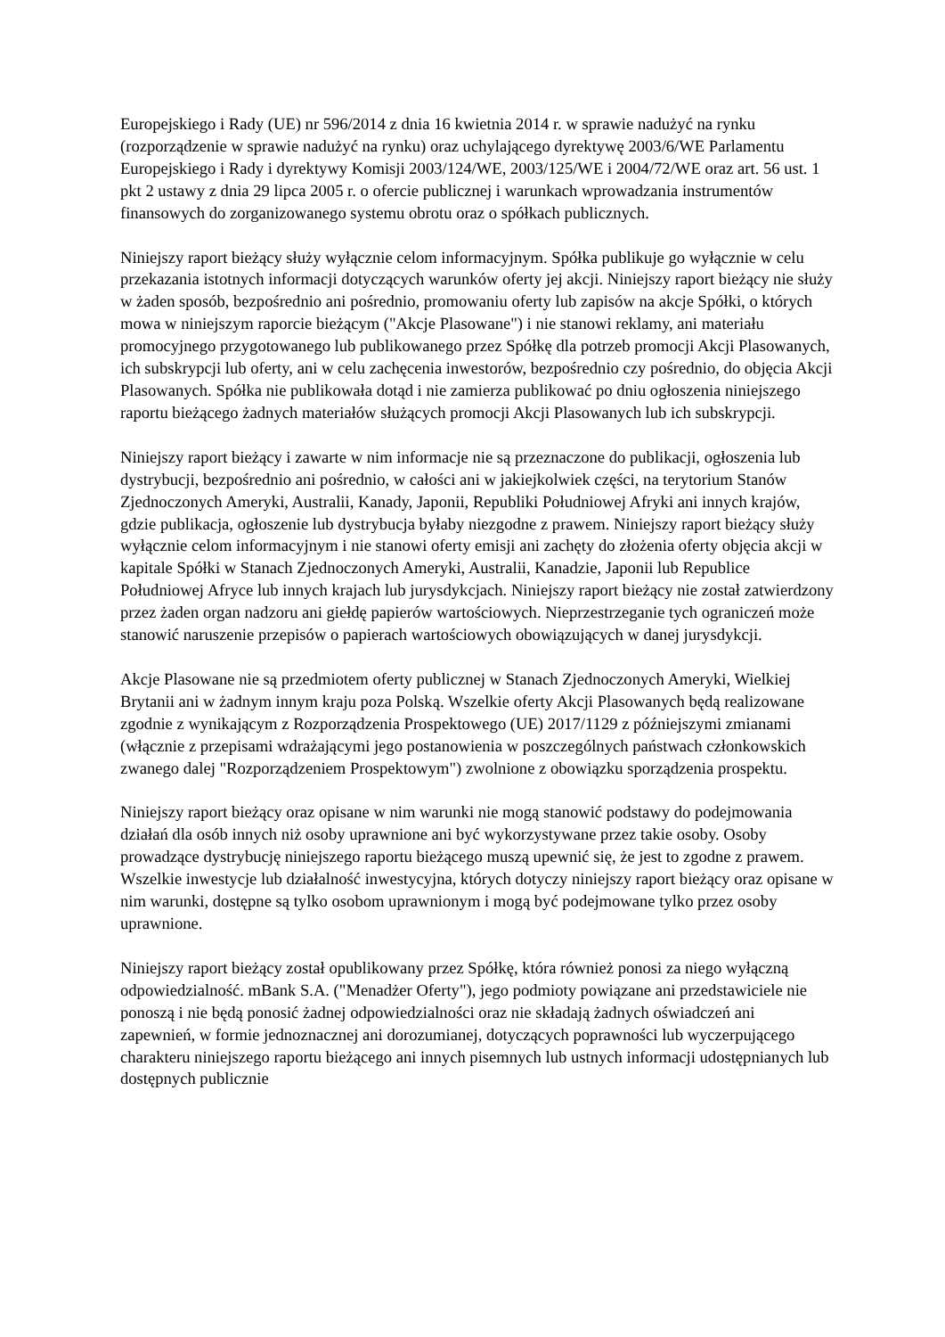Europejskiego i Rady (UE) nr 596/2014 z dnia 16 kwietnia 2014 r. w sprawie nadużyć na rynku (rozporządzenie w sprawie nadużyć na rynku) oraz uchylającego dyrektywę 2003/6/WE Parlamentu Europejskiego i Rady i dyrektywy Komisji 2003/124/WE, 2003/125/WE i 2004/72/WE oraz art. 56 ust. 1 pkt 2 ustawy z dnia 29 lipca 2005 r. o ofercie publicznej i warunkach wprowadzania instrumentów finansowych do zorganizowanego systemu obrotu oraz o spółkach publicznych.
Niniejszy raport bieżący służy wyłącznie celom informacyjnym. Spółka publikuje go wyłącznie w celu przekazania istotnych informacji dotyczących warunków oferty jej akcji. Niniejszy raport bieżący nie służy w żaden sposób, bezpośrednio ani pośrednio, promowaniu oferty lub zapisów na akcje Spółki, o których mowa w niniejszym raporcie bieżącym ("Akcje Plasowane") i nie stanowi reklamy, ani materiału promocyjnego przygotowanego lub publikowanego przez Spółkę dla potrzeb promocji Akcji Plasowanych, ich subskrypcji lub oferty, ani w celu zachęcenia inwestorów, bezpośrednio czy pośrednio, do objęcia Akcji Plasowanych. Spółka nie publikowała dotąd i nie zamierza publikować po dniu ogłoszenia niniejszego raportu bieżącego żadnych materiałów służących promocji Akcji Plasowanych lub ich subskrypcji.
Niniejszy raport bieżący i zawarte w nim informacje nie są przeznaczone do publikacji, ogłoszenia lub dystrybucji, bezpośrednio ani pośrednio, w całości ani w jakiejkolwiek części, na terytorium Stanów Zjednoczonych Ameryki, Australii, Kanady, Japonii, Republiki Południowej Afryki ani innych krajów, gdzie publikacja, ogłoszenie lub dystrybucja byłaby niezgodne z prawem. Niniejszy raport bieżący służy wyłącznie celom informacyjnym i nie stanowi oferty emisji ani zachęty do złożenia oferty objęcia akcji w kapitale Spółki w Stanach Zjednoczonych Ameryki, Australii, Kanadzie, Japonii lub Republice Południowej Afryce lub innych krajach lub jurysdykcjach. Niniejszy raport bieżący nie został zatwierdzony przez żaden organ nadzoru ani giełdę papierów wartościowych. Nieprzestrzeganie tych ograniczeń może stanowić naruszenie przepisów o papierach wartościowych obowiązujących w danej jurysdykcji.
Akcje Plasowane nie są przedmiotem oferty publicznej w Stanach Zjednoczonych Ameryki, Wielkiej Brytanii ani w żadnym innym kraju poza Polską. Wszelkie oferty Akcji Plasowanych będą realizowane zgodnie z wynikającym z Rozporządzenia Prospektowego (UE) 2017/1129 z późniejszymi zmianami (włącznie z przepisami wdrażającymi jego postanowienia w poszczególnych państwach członkowskich zwanego dalej "Rozporządzeniem Prospektowym") zwolnione z obowiązku sporządzenia prospektu.
Niniejszy raport bieżący oraz opisane w nim warunki nie mogą stanowić podstawy do podejmowania działań dla osób innych niż osoby uprawnione ani być wykorzystywane przez takie osoby. Osoby prowadzące dystrybucję niniejszego raportu bieżącego muszą upewnić się, że jest to zgodne z prawem. Wszelkie inwestycje lub działalność inwestycyjna, których dotyczy niniejszy raport bieżący oraz opisane w nim warunki, dostępne są tylko osobom uprawnionym i mogą być podejmowane tylko przez osoby uprawnione.
Niniejszy raport bieżący został opublikowany przez Spółkę, która również ponosi za niego wyłączną odpowiedzialność. mBank S.A. ("Menadżer Oferty"), jego podmioty powiązane ani przedstawiciele nie ponoszą i nie będą ponosić żadnej odpowiedzialności oraz nie składają żadnych oświadczeń ani zapewnień, w formie jednoznacznej ani dorozumianej, dotyczących poprawności lub wyczerpującego charakteru niniejszego raportu bieżącego ani innych pisemnych lub ustnych informacji udostępnianych lub dostępnych publicznie